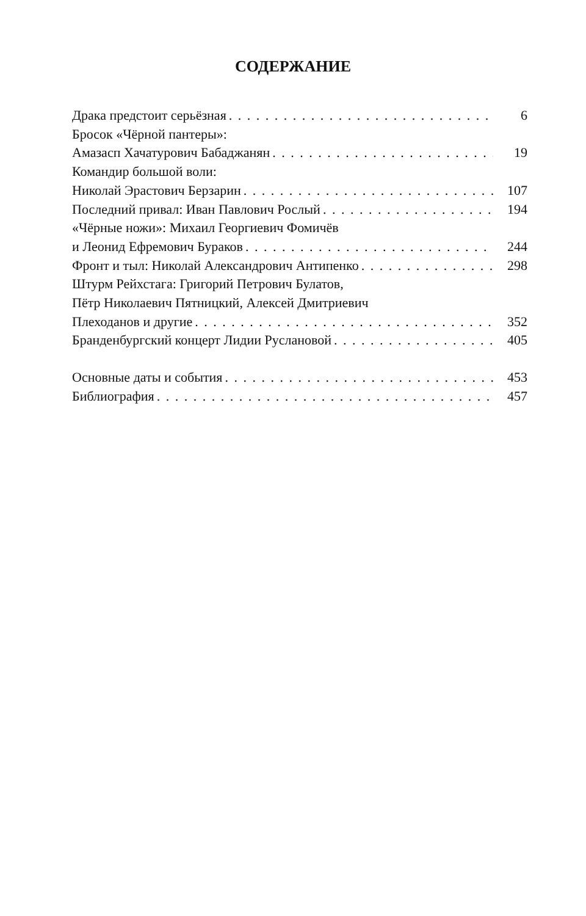СОДЕРЖАНИЕ
Драка предстоит серьёзная 6
Бросок «Чёрной пантеры»:
Амазасп Хачатурович Бабаджанян 19
Командир большой воли:
Николай Эрастович Берзарин 107
Последний привал: Иван Павлович Рослый 194
«Чёрные ножи»: Михаил Георгиевич Фомичёв
и Леонид Ефремович Бураков 244
Фронт и тыл: Николай Александрович Антипенко 298
Штурм Рейхстага: Григорий Петрович Булатов,
Пётр Николаевич Пятницкий, Алексей Дмитриевич
Плеходанов и другие 352
Бранденбургский концерт Лидии Руслановой 405
Основные даты и события 453
Библиография 457